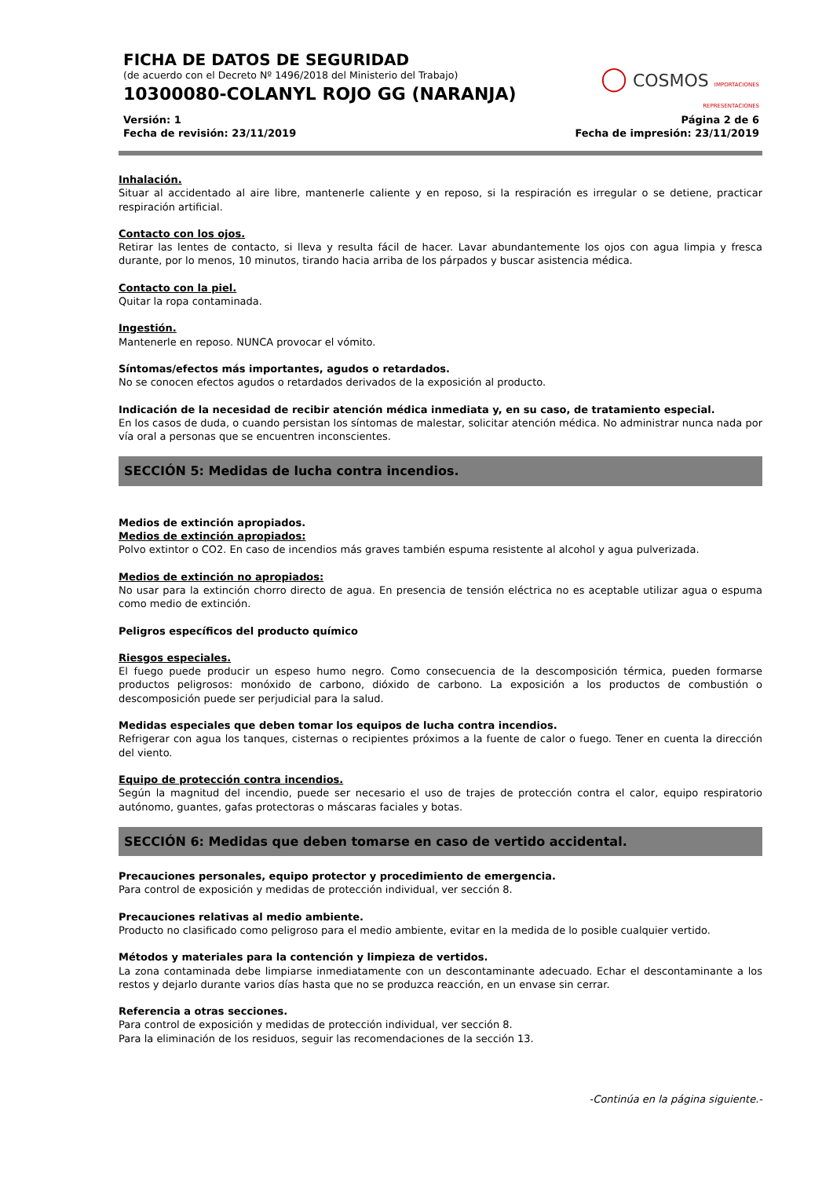FICHA DE DATOS DE SEGURIDAD
(de acuerdo con el Decreto Nº 1496/2018 del Ministerio del Trabajo)
10300080-COLANYL ROJO GG (NARANJA)
◯ COSMOS IMPORTACIONES REPRESENTACIONES
Versión: 1
Fecha de revisión: 23/11/2019
Página 2 de 6
Fecha de impresión: 23/11/2019
Inhalación.
Situar al accidentado al aire libre, mantenerle caliente y en reposo, si la respiración es irregular o se detiene, practicar respiración artificial.
Contacto con los ojos.
Retirar las lentes de contacto, si lleva y resulta fácil de hacer. Lavar abundantemente los ojos con agua limpia y fresca durante, por lo menos, 10 minutos, tirando hacia arriba de los párpados y buscar asistencia médica.
Contacto con la piel.
Quitar la ropa contaminada.
Ingestión.
Mantenerle en reposo. NUNCA provocar el vómito.
Síntomas/efectos más importantes, agudos o retardados.
No se conocen efectos agudos o retardados derivados de la exposición al producto.
Indicación de la necesidad de recibir atención médica inmediata y, en su caso, de tratamiento especial.
En los casos de duda, o cuando persistan los síntomas de malestar, solicitar atención médica. No administrar nunca nada por vía oral a personas que se encuentren inconscientes.
SECCIÓN 5: Medidas de lucha contra incendios.
Medios de extinción apropiados.
Medios de extinción apropiados:
Polvo extintor o CO2. En caso de incendios más graves también espuma resistente al alcohol y agua pulverizada.
Medios de extinción no apropiados:
No usar para la extinción chorro directo de agua. En presencia de tensión eléctrica no es aceptable utilizar agua o espuma como medio de extinción.
Peligros específicos del producto químico
Riesgos especiales.
El fuego puede producir un espeso humo negro. Como consecuencia de la descomposición térmica, pueden formarse productos peligrosos: monóxido de carbono, dióxido de carbono. La exposición a los productos de combustión o descomposición puede ser perjudicial para la salud.
Medidas especiales que deben tomar los equipos de lucha contra incendios.
Refrigerar con agua los tanques, cisternas o recipientes próximos a la fuente de calor o fuego. Tener en cuenta la dirección del viento.
Equipo de protección contra incendios.
Según la magnitud del incendio, puede ser necesario el uso de trajes de protección contra el calor, equipo respiratorio autónomo, guantes, gafas protectoras o máscaras faciales y botas.
SECCIÓN 6: Medidas que deben tomarse en caso de vertido accidental.
Precauciones personales, equipo protector y procedimiento de emergencia.
Para control de exposición y medidas de protección individual, ver sección 8.
Precauciones relativas al medio ambiente.
Producto no clasificado como peligroso para el medio ambiente, evitar en la medida de lo posible cualquier vertido.
Métodos y materiales para la contención y limpieza de vertidos.
La zona contaminada debe limpiarse inmediatamente con un descontaminante adecuado. Echar el descontaminante a los restos y dejarlo durante varios días hasta que no se produzca reacción, en un envase sin cerrar.
Referencia a otras secciones.
Para control de exposición y medidas de protección individual, ver sección 8.
Para la eliminación de los residuos, seguir las recomendaciones de la sección 13.
-Continúa en la página siguiente.-